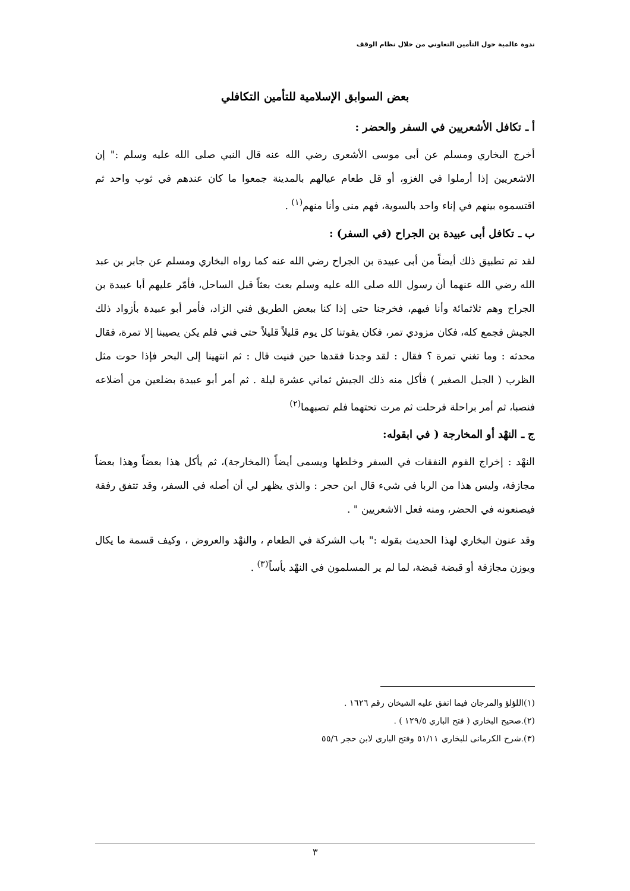ندوة عالمية حول التأمين التعاوني من خلال نظام الوقف
بعض السوابق الإسلامية للتأمين التكافلي
أ ـ تكافل الأشعريين في السفر والحضر :
أخرج البخاري ومسلم عن أبى موسى الأشعرى رضي الله عنه قال النبي صلى الله عليه وسلم :" إن الاشعريين إذا أرملوا في الغزو، أو قل طعام عيالهم بالمدينة جمعوا ما كان عندهم في ثوب واحد ثم اقتسموه بينهم في إناء واحد بالسوية، فهم منى وأنا منهم<sup>(١)</sup> .
ب ـ تكافل أبى عبيدة بن الجراح (في السفر) :
لقد تم تطبيق ذلك أيضاً من أبى عبيدة بن الجراح رضي الله عنه كما رواه البخاري ومسلم عن جابر بن عبد الله رضي الله عنهما أن رسول الله صلى الله عليه وسلم بعث بعثاً قبل الساحل، فأمّر عليهم أبا عبيدة بن الجراح وهم ثلاثمائة وأنا فيهم، فخرجنا حتى إذا كنا ببعض الطريق فني الزاد، فأمر أبو عبيدة بأزواد ذلك الجيش فجمع كله، فكان مزودي تمر، فكان يقوتنا كل يوم قليلاً قليلاً حتى فني فلم يكن يصيبنا إلا تمرة، فقال محدثه : وما تغني تمرة ؟ فقال : لقد وجدنا فقدها حين فنيت قال : ثم انتهينا إلى البحر فإذا حوت مثل الظرب ( الجبل الصغير ) فأكل منه ذلك الجيش ثماني عشرة ليلة . ثم أمر أبو عبيدة بضلعين من أضلاعه فنصبا، ثم أمر براحلة فرحلت ثم مرت تحتهما فلم تصبهما<sup>(٢)</sup>
ج ـ النهْد أو المخارجة ( في ابقوله:
النهْد : إخراج القوم النفقات في السفر وخلطها ويسمى أيضاً (المخارجة)، ثم يأكل هذا بعضاً وهذا بعضاً مجازفة، وليس هذا من الربا في شيء قال ابن حجر : والذي يظهر لي أن أصله في السفر، وقد تتفق رفقة فيصنعونه في الحضر، ومنه فعل الاشعريين " .
وقد عنون البخاري لهذا الحديث بقوله :" باب الشركة في الطعام ، والنهْد والعروض ، وكيف قسمة ما يكال ويوزن مجازفة أو قبضة قبضة، لما لم ير المسلمون في النهْد بأساً<sup>(٣)</sup> .
(١)اللؤلؤ والمرجان فيما اتفق عليه الشيخان رقم ١٦٢٦ .
(٢).صحيح البخاري ( فتح الباري ١٢٩/٥ ) .
(٣).شرح الكرمانى للبخاري ٥١/١١ وفتح الباري لابن حجر ٥٥/٦
٣